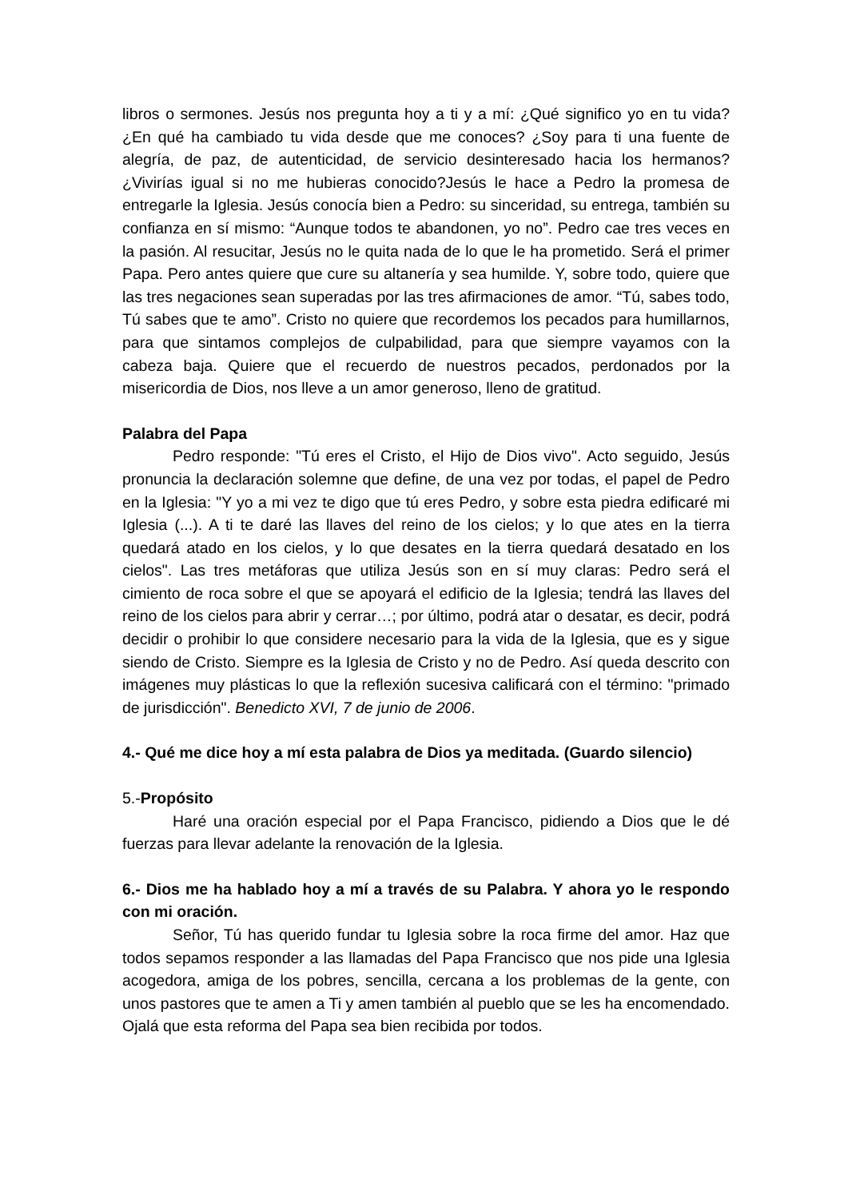libros o sermones. Jesús nos pregunta hoy a ti y a mí: ¿Qué significo yo en tu vida? ¿En qué ha cambiado tu vida desde que me conoces? ¿Soy para ti una fuente de alegría, de paz, de autenticidad, de servicio desinteresado hacia los hermanos? ¿Vivirías igual si no me hubieras conocido?Jesús le hace a Pedro la promesa de entregarle la Iglesia. Jesús conocía bien a Pedro: su sinceridad, su entrega, también su confianza en sí mismo: “Aunque todos te abandonen, yo no”. Pedro cae tres veces en la pasión. Al resucitar, Jesús no le quita nada de lo que le ha prometido. Será el primer Papa. Pero antes quiere que cure su altanería y sea humilde. Y, sobre todo, quiere que las tres negaciones sean superadas por las tres afirmaciones de amor. “Tú, sabes todo, Tú sabes que te amo”. Cristo no quiere que recordemos los pecados para humillarnos, para que sintamos complejos de culpabilidad, para que siempre vayamos con la cabeza baja. Quiere que el recuerdo de nuestros pecados, perdonados por la misericordia de Dios, nos lleve a un amor generoso, lleno de gratitud.
Palabra del Papa
Pedro responde: "Tú eres el Cristo, el Hijo de Dios vivo". Acto seguido, Jesús pronuncia la declaración solemne que define, de una vez por todas, el papel de Pedro en la Iglesia: "Y yo a mi vez te digo que tú eres Pedro, y sobre esta piedra edificaré mi Iglesia (...). A ti te daré las llaves del reino de los cielos; y lo que ates en la tierra quedará atado en los cielos, y lo que desates en la tierra quedará desatado en los cielos". Las tres metáforas que utiliza Jesús son en sí muy claras: Pedro será el cimiento de roca sobre el que se apoyará el edificio de la Iglesia; tendrá las llaves del reino de los cielos para abrir y cerrar…; por último, podrá atar o desatar, es decir, podrá decidir o prohibir lo que considere necesario para la vida de la Iglesia, que es y sigue siendo de Cristo. Siempre es la Iglesia de Cristo y no de Pedro. Así queda descrito con imágenes muy plásticas lo que la reflexión sucesiva calificará con el término: "primado de jurisdicción". Benedicto XVI, 7 de junio de 2006.
4.- Qué me dice hoy a mí esta palabra de Dios ya meditada. (Guardo silencio)
5.-Propósito
Haré una oración especial por el Papa Francisco, pidiendo a Dios que le dé fuerzas para llevar adelante la renovación de la Iglesia.
6.- Dios me ha hablado hoy a mí a través de su Palabra. Y ahora yo le respondo con mi oración.
Señor, Tú has querido fundar tu Iglesia sobre la roca firme del amor. Haz que todos sepamos responder a las llamadas del Papa Francisco que nos pide una Iglesia acogedora, amiga de los pobres, sencilla, cercana a los problemas de la gente, con unos pastores que te amen a Ti y amen también al pueblo que se les ha encomendado. Ojalá que esta reforma del Papa sea bien recibida por todos.